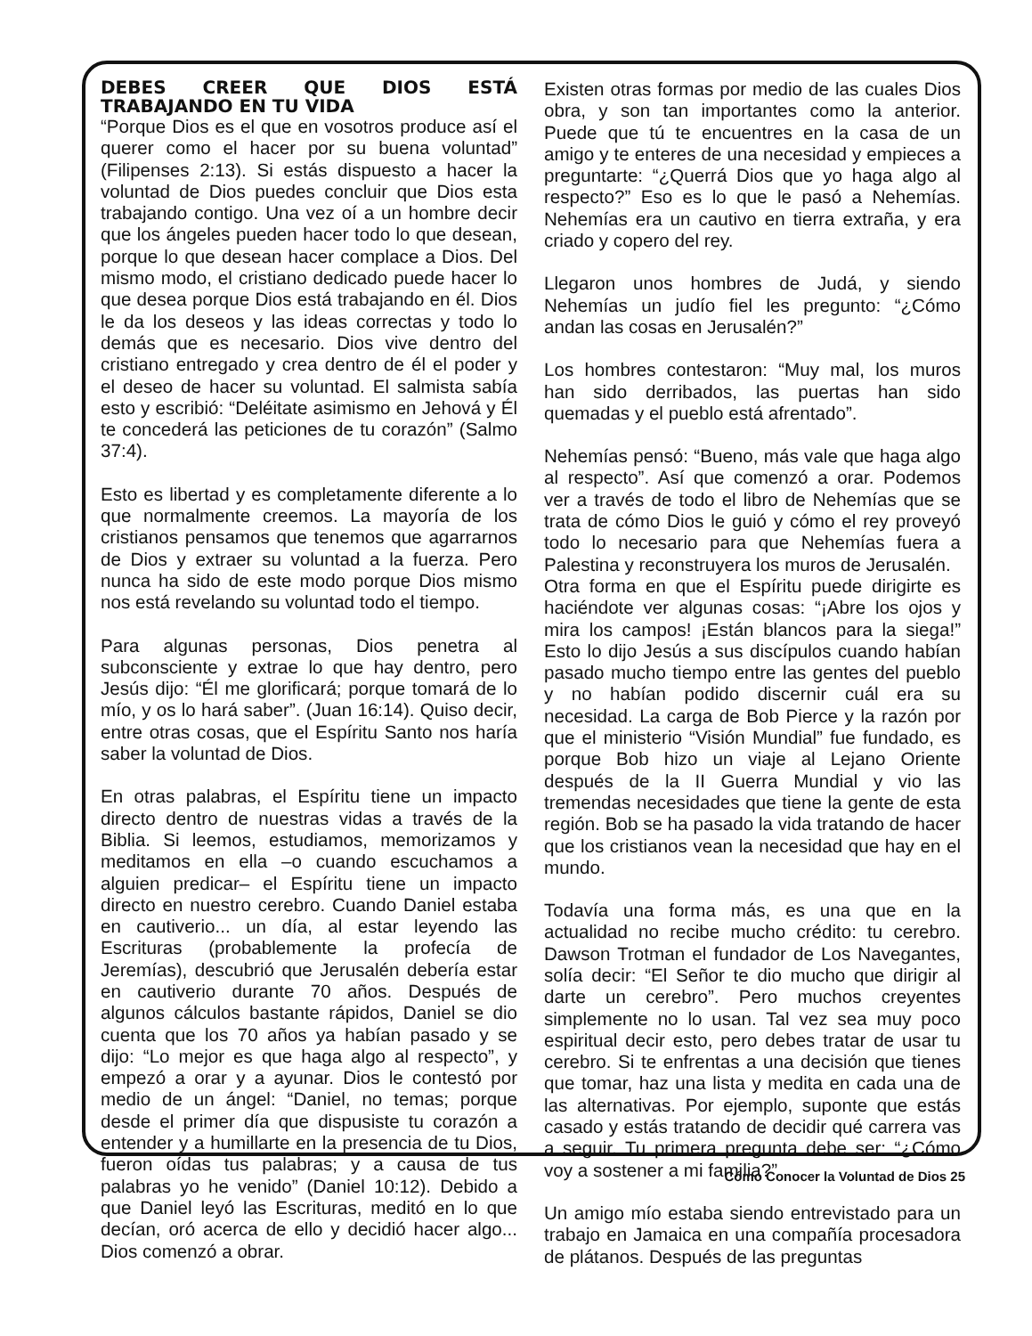DEBES CREER QUE DIOS ESTÁ TRABAJANDO EN TU VIDA
“Porque Dios es el que en vosotros produce así el querer como el hacer por su buena voluntad” (Filipenses 2:13). Si estás dispuesto a hacer la voluntad de Dios puedes concluir que Dios esta trabajando contigo. Una vez oí a un hombre decir que los ángeles pueden hacer todo lo que desean, porque lo que desean hacer complace a Dios. Del mismo modo, el cristiano dedicado puede hacer lo que desea porque Dios está trabajando en él. Dios le da los deseos y las ideas correctas y todo lo demás que es necesario. Dios vive dentro del cristiano entregado y crea dentro de él el poder y el deseo de hacer su voluntad. El salmista sabía esto y escribió: “Deléitate asimismo en Jehová y Él te concederá las peticiones de tu corazón” (Salmo 37:4).
Esto es libertad y es completamente diferente a lo que normalmente creemos. La mayoría de los cristianos pensamos que tenemos que agarrarnos de Dios y extraer su voluntad a la fuerza. Pero nunca ha sido de este modo porque Dios mismo nos está revelando su voluntad todo el tiempo.
Para algunas personas, Dios penetra al subconsciente y extrae lo que hay dentro, pero Jesús dijo: “Él me glorificará; porque tomará de lo mío, y os lo hará saber”. (Juan 16:14). Quiso decir, entre otras cosas, que el Espíritu Santo nos haría saber la voluntad de Dios.
En otras palabras, el Espíritu tiene un impacto directo dentro de nuestras vidas a través de la Biblia. Si leemos, estudiamos, memorizamos y meditamos en ella –o cuando escuchamos a alguien predicar– el Espíritu tiene un impacto directo en nuestro cerebro. Cuando Daniel estaba en cautiverio... un día, al estar leyendo las Escrituras (probablemente la profecía de Jeremías), descubrió que Jerusalén debería estar en cautiverio durante 70 años. Después de algunos cálculos bastante rápidos, Daniel se dio cuenta que los 70 años ya habían pasado y se dijo: “Lo mejor es que haga algo al respecto”, y empezó a orar y a ayunar. Dios le contestó por medio de un ángel: “Daniel, no temas; porque desde el primer día que dispusiste tu corazón a entender y a humillarte en la presencia de tu Dios, fueron oídas tus palabras; y a causa de tus palabras yo he venido” (Daniel 10:12). Debido a que Daniel leyó las Escrituras, meditó en lo que decían, oró acerca de ello y decidió hacer algo... Dios comenzó a obrar.
Existen otras formas por medio de las cuales Dios obra, y son tan importantes como la anterior. Puede que tú te encuentres en la casa de un amigo y te enteres de una necesidad y empieces a preguntarte: “¿Querrá Dios que yo haga algo al respecto?” Eso es lo que le pasó a Nehemías. Nehemías era un cautivo en tierra extraña, y era criado y copero del rey.
Llegaron unos hombres de Judá, y siendo Nehemías un judío fiel les pregunto: “¿Cómo andan las cosas en Jerusalén?”
Los hombres contestaron: “Muy mal, los muros han sido derribados, las puertas han sido quemadas y el pueblo está afrentado”.
Nehemías pensó: “Bueno, más vale que haga algo al respecto”. Así que comenzó a orar. Podemos ver a través de todo el libro de Nehemías que se trata de cómo Dios le guió y cómo el rey proveyó todo lo necesario para que Nehemías fuera a Palestina y reconstruyera los muros de Jerusalén.
Otra forma en que el Espíritu puede dirigirte es haciéndote ver algunas cosas: “¡Abre los ojos y mira los campos! ¡Están blancos para la siega!” Esto lo dijo Jesús a sus discípulos cuando habían pasado mucho tiempo entre las gentes del pueblo y no habían podido discernir cuál era su necesidad. La carga de Bob Pierce y la razón por que el ministerio “Visión Mundial” fue fundado, es porque Bob hizo un viaje al Lejano Oriente después de la II Guerra Mundial y vio las tremendas necesidades que tiene la gente de esta región. Bob se ha pasado la vida tratando de hacer que los cristianos vean la necesidad que hay en el mundo.
Todavía una forma más, es una que en la actualidad no recibe mucho crédito: tu cerebro. Dawson Trotman el fundador de Los Navegantes, solía decir: “El Señor te dio mucho que dirigir al darte un cerebro”. Pero muchos creyentes simplemente no lo usan. Tal vez sea muy poco espiritual decir esto, pero debes tratar de usar tu cerebro. Si te enfrentas a una decisión que tienes que tomar, haz una lista y medita en cada una de las alternativas. Por ejemplo, suponte que estás casado y estás tratando de decidir qué carrera vas a seguir. Tu primera pregunta debe ser: “¿Cómo voy a sostener a mi familia?”
Un amigo mío estaba siendo entrevistado para un trabajo en Jamaica en una compañía procesadora de plátanos. Después de las preguntas
Cómo Conocer la Voluntad de Dios 25